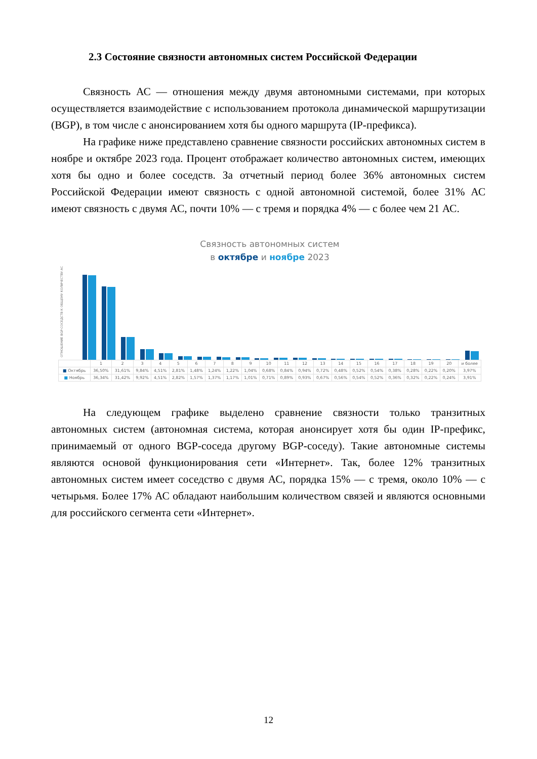2.3 Состояние связности автономных систем Российской Федерации
Связность АС — отношения между двумя автономными системами, при которых осуществляется взаимодействие с использованием протокола динамической маршрутизации (BGP), в том числе с анонсированием хотя бы одного маршрута (IP-префикса).
На графике ниже представлено сравнение связности российских автономных систем в ноябре и октябре 2023 года. Процент отображает количество автономных систем, имеющих хотя бы одно и более соседств. За отчетный период более 36% автономных систем Российской Федерации имеют связность с одной автономной системой, более 31% АС имеют связность с двумя АС, почти 10% — с тремя и порядка 4% — с более чем 21 АС.
Связность автономных систем
в октябре и ноябре 2023
ОТНОШЕНИЕ BGP-СОСЕДСТВ К ОБЩЕМУ КОЛИЧЕСТВУ АС
| | 1 | 2 | 3 | 4 | 5 | 6 | 7 | 8 | 9 | 10 | 11 | 12 | 13 | 14 | 15 | 16 | 17 | 18 | 19 | 20 | и более |
| --- | --- | --- | --- | --- | --- | --- | --- | --- | --- | --- | --- | --- | --- | --- | --- | --- | --- | --- | --- | --- | --- |
| ■ Октябрь | 36,50% | 31,61% | 9,84% | 4,51% | 2,81% | 1,48% | 1,24% | 1,22% | 1,04% | 0,68% | 0,84% | 0,94% | 0,72% | 0,48% | 0,52% | 0,54% | 0,38% | 0,28% | 0,22% | 0,20% | 3,97% |
| ■ Ноябрь | 36,34% | 31,42% | 9,92% | 4,51% | 2,82% | 1,57% | 1,37% | 1,17% | 1,01% | 0,71% | 0,89% | 0,93% | 0,67% | 0,56% | 0,54% | 0,52% | 0,36% | 0,32% | 0,22% | 0,24% | 3,91% |
На следующем графике выделено сравнение связности только транзитных автономных систем (автономная система, которая анонсирует хотя бы один IP-префикс, принимаемый от одного BGP-соседа другому BGP-соседу). Такие автономные системы являются основой функционирования сети «Интернет». Так, более 12% транзитных автономных систем имеет соседство с двумя АС, порядка 15% — с тремя, около 10% — с четырьмя. Более 17% АС обладают наибольшим количеством связей и являются основными для российского сегмента сети «Интернет».
12